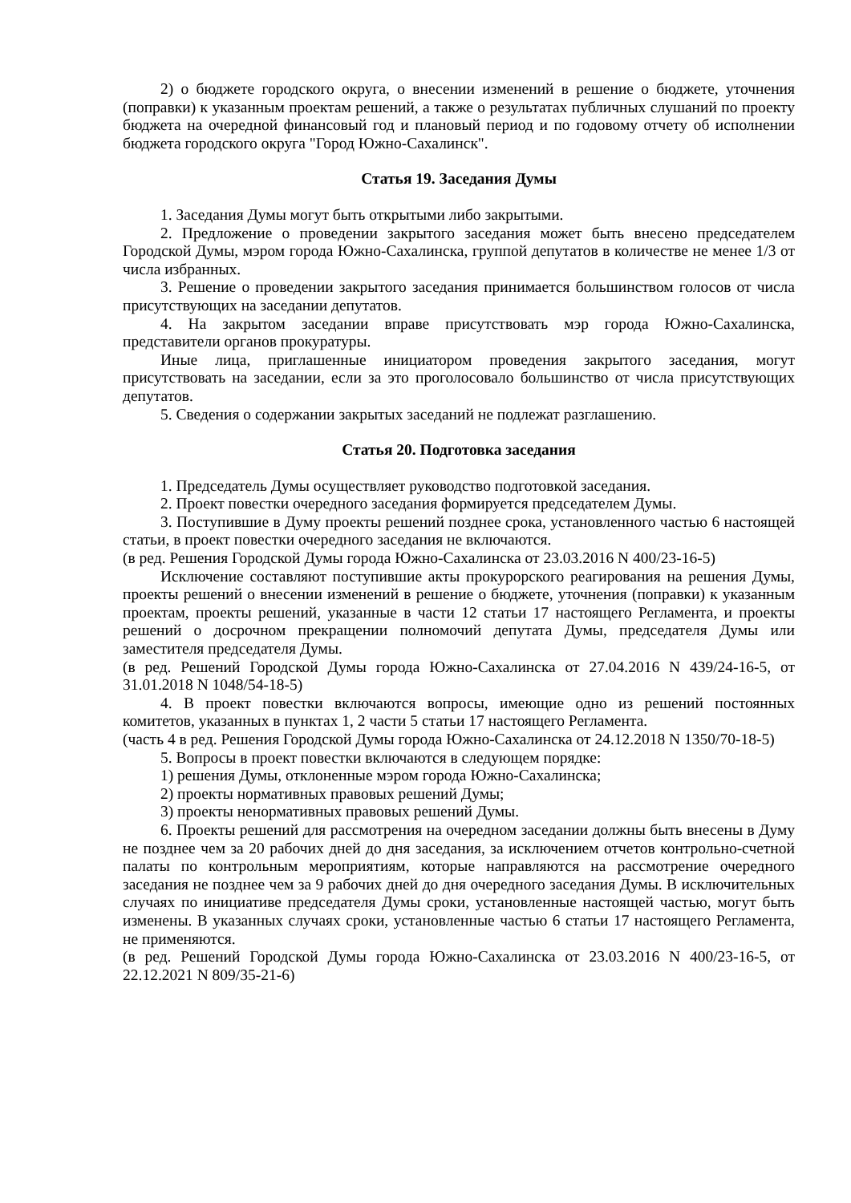2) о бюджете городского округа, о внесении изменений в решение о бюджете, уточнения (поправки) к указанным проектам решений, а также о результатах публичных слушаний по проекту бюджета на очередной финансовый год и плановый период и по годовому отчету об исполнении бюджета городского округа "Город Южно-Сахалинск".
Статья 19. Заседания Думы
1. Заседания Думы могут быть открытыми либо закрытыми.
2. Предложение о проведении закрытого заседания может быть внесено председателем Городской Думы, мэром города Южно-Сахалинска, группой депутатов в количестве не менее 1/3 от числа избранных.
3. Решение о проведении закрытого заседания принимается большинством голосов от числа присутствующих на заседании депутатов.
4. На закрытом заседании вправе присутствовать мэр города Южно-Сахалинска, представители органов прокуратуры.
Иные лица, приглашенные инициатором проведения закрытого заседания, могут присутствовать на заседании, если за это проголосовало большинство от числа присутствующих депутатов.
5. Сведения о содержании закрытых заседаний не подлежат разглашению.
Статья 20. Подготовка заседания
1. Председатель Думы осуществляет руководство подготовкой заседания.
2. Проект повестки очередного заседания формируется председателем Думы.
3. Поступившие в Думу проекты решений позднее срока, установленного частью 6 настоящей статьи, в проект повестки очередного заседания не включаются.
(в ред. Решения Городской Думы города Южно-Сахалинска от 23.03.2016 N 400/23-16-5)
Исключение составляют поступившие акты прокурорского реагирования на решения Думы, проекты решений о внесении изменений в решение о бюджете, уточнения (поправки) к указанным проектам, проекты решений, указанные в части 12 статьи 17 настоящего Регламента, и проекты решений о досрочном прекращении полномочий депутата Думы, председателя Думы или заместителя председателя Думы.
(в ред. Решений Городской Думы города Южно-Сахалинска от 27.04.2016 N 439/24-16-5, от 31.01.2018 N 1048/54-18-5)
4. В проект повестки включаются вопросы, имеющие одно из решений постоянных комитетов, указанных в пунктах 1, 2 части 5 статьи 17 настоящего Регламента.
(часть 4 в ред. Решения Городской Думы города Южно-Сахалинска от 24.12.2018 N 1350/70-18-5)
5. Вопросы в проект повестки включаются в следующем порядке:
1) решения Думы, отклоненные мэром города Южно-Сахалинска;
2) проекты нормативных правовых решений Думы;
3) проекты ненормативных правовых решений Думы.
6. Проекты решений для рассмотрения на очередном заседании должны быть внесены в Думу не позднее чем за 20 рабочих дней до дня заседания, за исключением отчетов контрольно-счетной палаты по контрольным мероприятиям, которые направляются на рассмотрение очередного заседания не позднее чем за 9 рабочих дней до дня очередного заседания Думы. В исключительных случаях по инициативе председателя Думы сроки, установленные настоящей частью, могут быть изменены. В указанных случаях сроки, установленные частью 6 статьи 17 настоящего Регламента, не применяются.
(в ред. Решений Городской Думы города Южно-Сахалинска от 23.03.2016 N 400/23-16-5, от 22.12.2021 N 809/35-21-6)